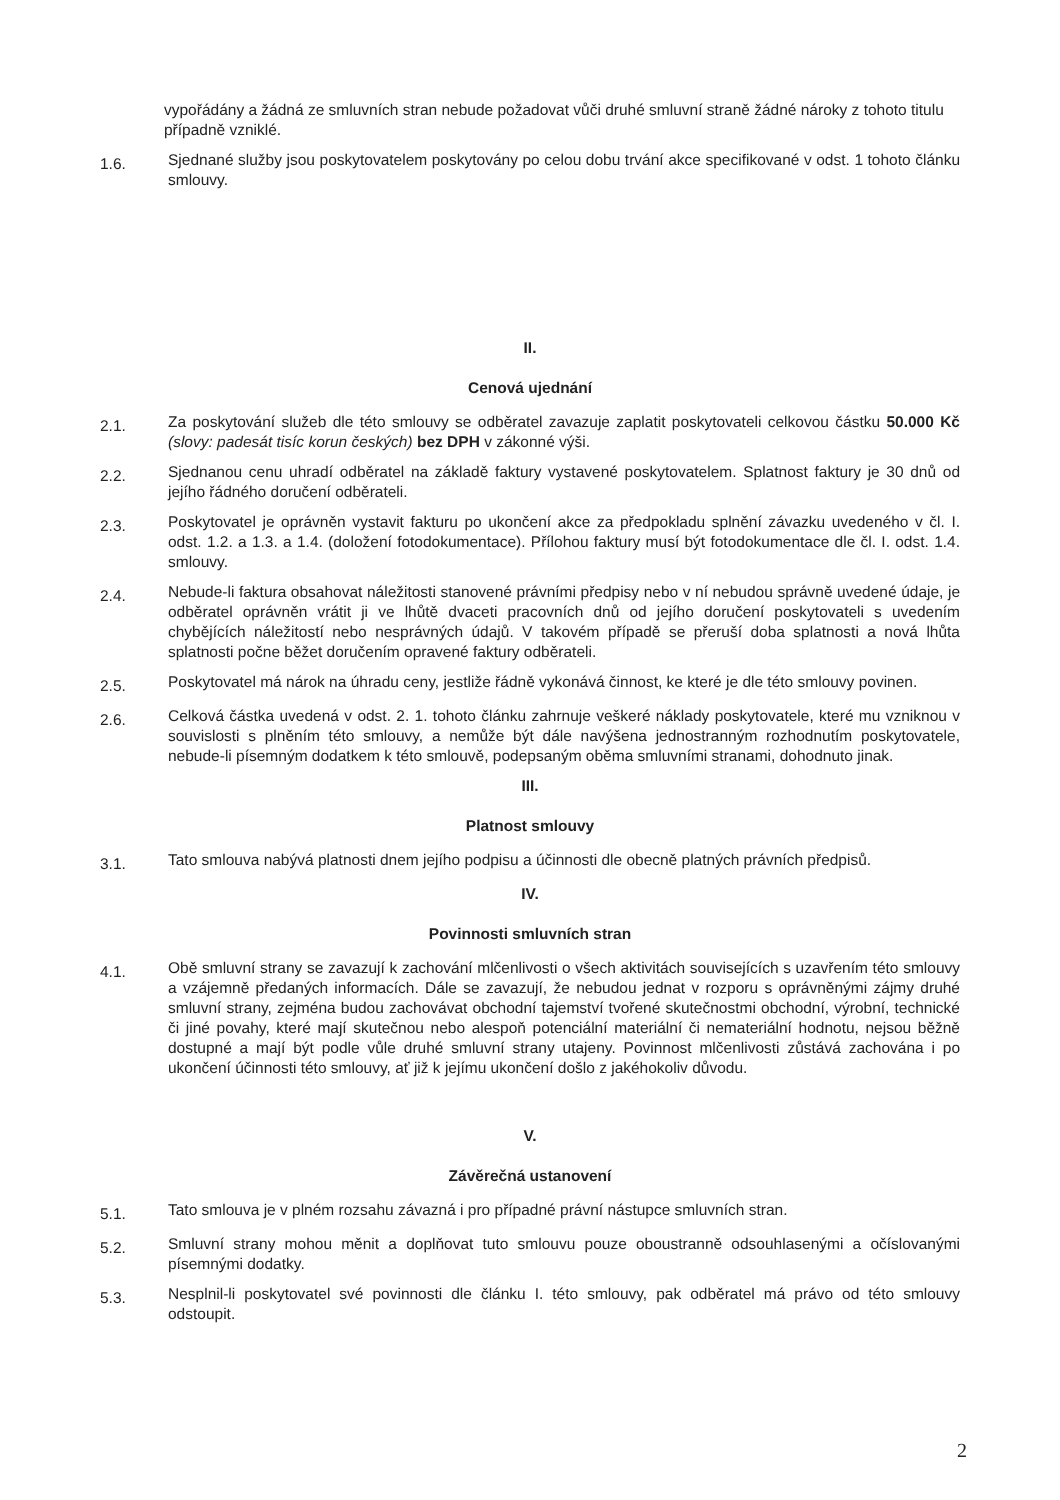vypořádány a žádná ze smluvních stran nebude požadovat vůči druhé smluvní straně žádné nároky z tohoto titulu případně vzniklé.
1.6.
Sjednané služby jsou poskytovatelem poskytovány po celou dobu trvání akce specifikované v odst. 1 tohoto článku smlouvy.
II.
Cenová ujednání
2.1.
Za poskytování služeb dle této smlouvy se odběratel zavazuje zaplatit poskytovateli celkovou částku 50.000 Kč (slovy: padesát tisíc korun českých) bez DPH v zákonné výši.
2.2.
Sjednanou cenu uhradí odběratel na základě faktury vystavené poskytovatelem. Splatnost faktury je 30 dnů od jejího řádného doručení odběrateli.
2.3.
Poskytovatel je oprávněn vystavit fakturu po ukončení akce za předpokladu splnění závazku uvedeného v čl. I. odst. 1.2. a 1.3. a 1.4. (doložení fotodokumentace). Přílohou faktury musí být fotodokumentace dle čl. I. odst. 1.4. smlouvy.
2.4.
Nebude-li faktura obsahovat náležitosti stanovené právními předpisy nebo v ní nebudou správně uvedené údaje, je odběratel oprávněn vrátit ji ve lhůtě dvaceti pracovních dnů od jejího doručení poskytovateli s uvedením chybějících náležitostí nebo nesprávných údajů. V takovém případě se přeruší doba splatnosti a nová lhůta splatnosti počne běžet doručením opravené faktury odběrateli.
2.5.
Poskytovatel má nárok na úhradu ceny, jestliže řádně vykonává činnost, ke které je dle této smlouvy povinen.
2.6.
Celková částka uvedená v odst. 2. 1. tohoto článku zahrnuje veškeré náklady poskytovatele, které mu vzniknou v souvislosti s plněním této smlouvy, a nemůže být dále navýšena jednostranným rozhodnutím poskytovatele, nebude-li písemným dodatkem k této smlouvě, podepsaným oběma smluvními stranami, dohodnuto jinak.
III.
Platnost smlouvy
3.1.
Tato smlouva nabývá platnosti dnem jejího podpisu a účinnosti dle obecně platných právních předpisů.
IV.
Povinnosti smluvních stran
4.1.
Obě smluvní strany se zavazují k zachování mlčenlivosti o všech aktivitách souvisejících s uzavřením této smlouvy a vzájemně předaných informacích. Dále se zavazují, že nebudou jednat v rozporu s oprávněnými zájmy druhé smluvní strany, zejména budou zachovávat obchodní tajemství tvořené skutečnostmi obchodní, výrobní, technické či jiné povahy, které mají skutečnou nebo alespoň potenciální materiální či nemateriální hodnotu, nejsou běžně dostupné a mají být podle vůle druhé smluvní strany utajeny. Povinnost mlčenlivosti zůstává zachována i po ukončení účinnosti této smlouvy, ať již k jejímu ukončení došlo z jakéhokoliv důvodu.
V.
Závěrečná ustanovení
5.1.
Tato smlouva je v plném rozsahu závazná i pro případné právní nástupce smluvních stran.
5.2.
Smluvní strany mohou měnit a doplňovat tuto smlouvu pouze oboustranně odsouhlasenými a očíslovanými písemnými dodatky.
5.3.
Nesplnil-li poskytovatel své povinnosti dle článku I. této smlouvy, pak odběratel má právo od této smlouvy odstoupit.
2